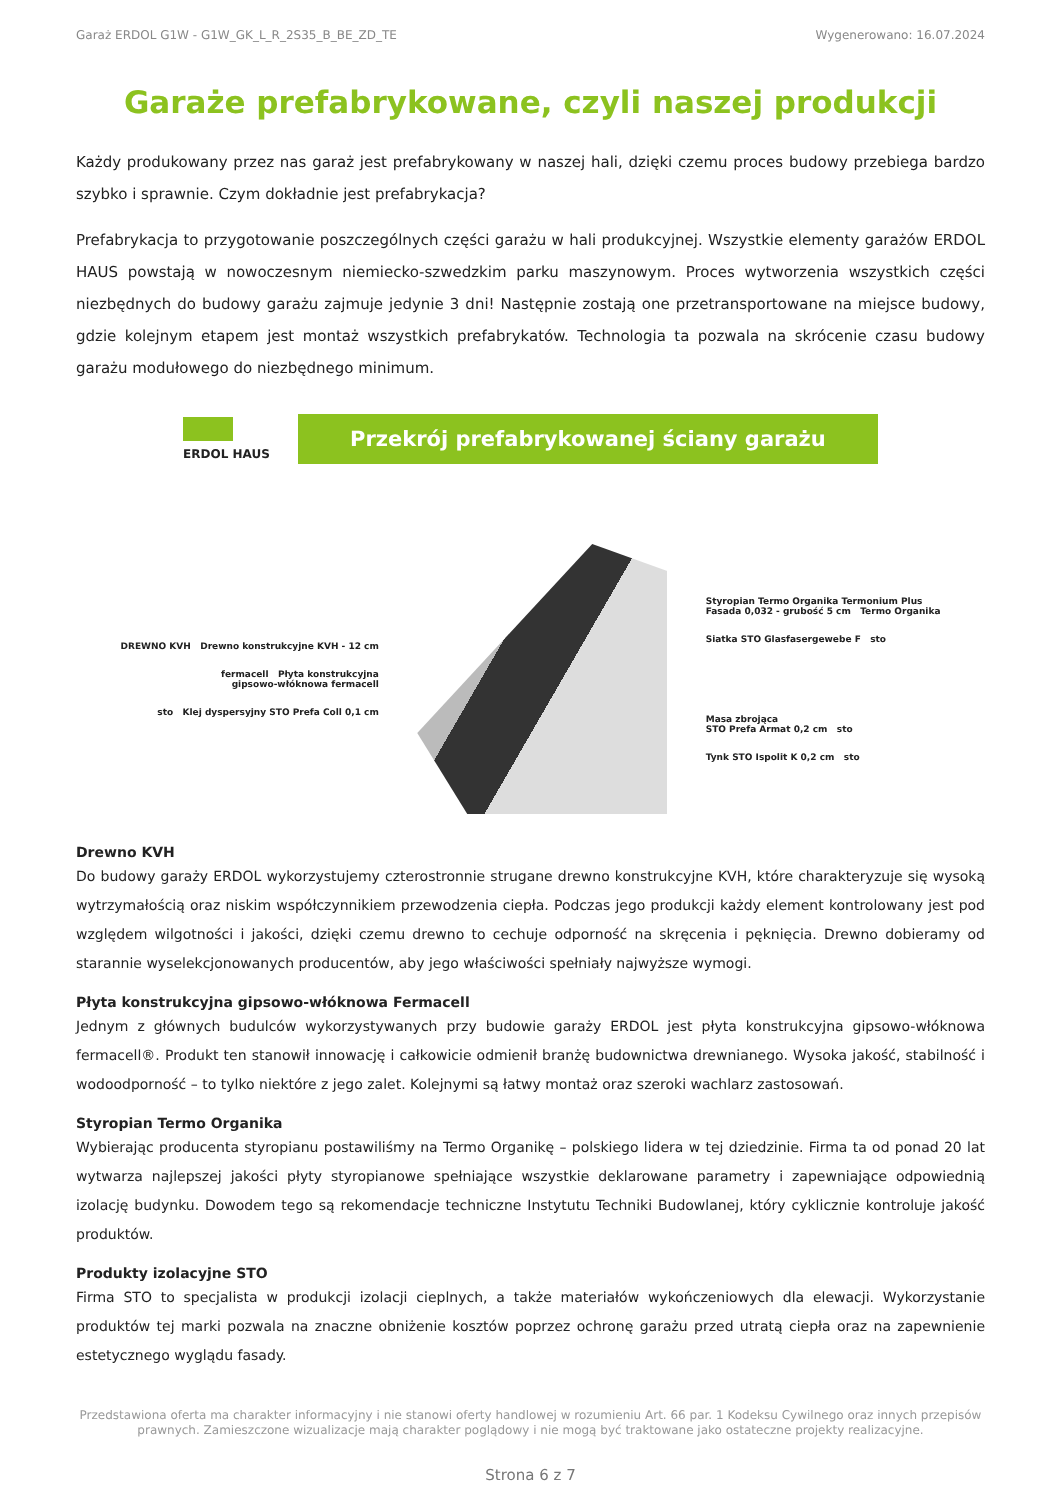Garaż ERDOL G1W - G1W_GK_L_R_2S35_B_BE_ZD_TE Wygenerowano: 16.07.2024
Garaże prefabrykowane, czyli naszej produkcji
Każdy produkowany przez nas garaż jest prefabrykowany w naszej hali, dzięki czemu proces budowy przebiega bardzo szybko i sprawnie. Czym dokładnie jest prefabrykacja?
Prefabrykacja to przygotowanie poszczególnych części garażu w hali produkcyjnej. Wszystkie elementy garażów ERDOL HAUS powstają w nowoczesnym niemiecko-szwedzkim parku maszynowym. Proces wytworzenia wszystkich części niezbędnych do budowy garażu zajmuje jedynie 3 dni! Następnie zostają one przetransportowane na miejsce budowy, gdzie kolejnym etapem jest montaż wszystkich prefabrykatów. Technologia ta pozwala na skrócenie czasu budowy garażu modułowego do niezbędnego minimum.
ERDOL HAUS
Przekrój prefabrykowanej ściany garażu
DREWNO KVH Drewno konstrukcyjne KVH - 12 cm
fermacell Płyta konstrukcyjna
gipsowo-włóknowa fermacell
sto Klej dyspersyjny STO Prefa Coll 0,1 cm
Styropian Termo Organika Termonium Plus
Fasada 0,032 - grubość 5 cm Termo Organika
Siatka STO Glasfasergewebe F sto
Masa zbrojąca
STO Prefa Armat 0,2 cm sto
Tynk STO Ispolit K 0,2 cm sto
Drewno KVH
Do budowy garaży ERDOL wykorzystujemy czterostronnie strugane drewno konstrukcyjne KVH, które charakteryzuje się wysoką wytrzymałością oraz niskim współczynnikiem przewodzenia ciepła. Podczas jego produkcji każdy element kontrolowany jest pod względem wilgotności i jakości, dzięki czemu drewno to cechuje odporność na skręcenia i pęknięcia. Drewno dobieramy od starannie wyselekcjonowanych producentów, aby jego właściwości spełniały najwyższe wymogi.
Płyta konstrukcyjna gipsowo-włóknowa Fermacell
Jednym z głównych budulców wykorzystywanych przy budowie garaży ERDOL jest płyta konstrukcyjna gipsowo-włóknowa fermacell®. Produkt ten stanowił innowację i całkowicie odmienił branżę budownictwa drewnianego. Wysoka jakość, stabilność i wodoodporność – to tylko niektóre z jego zalet. Kolejnymi są łatwy montaż oraz szeroki wachlarz zastosowań.
Styropian Termo Organika
Wybierając producenta styropianu postawiliśmy na Termo Organikę – polskiego lidera w tej dziedzinie. Firma ta od ponad 20 lat wytwarza najlepszej jakości płyty styropianowe spełniające wszystkie deklarowane parametry i zapewniające odpowiednią izolację budynku. Dowodem tego są rekomendacje techniczne Instytutu Techniki Budowlanej, który cyklicznie kontroluje jakość produktów.
Produkty izolacyjne STO
Firma STO to specjalista w produkcji izolacji cieplnych, a także materiałów wykończeniowych dla elewacji. Wykorzystanie produktów tej marki pozwala na znaczne obniżenie kosztów poprzez ochronę garażu przed utratą ciepła oraz na zapewnienie estetycznego wyglądu fasady.
Przedstawiona oferta ma charakter informacyjny i nie stanowi oferty handlowej w rozumieniu Art. 66 par. 1 Kodeksu Cywilnego oraz innych przepisów prawnych. Zamieszczone wizualizacje mają charakter poglądowy i nie mogą być traktowane jako ostateczne projekty realizacyjne.
Strona 6 z 7